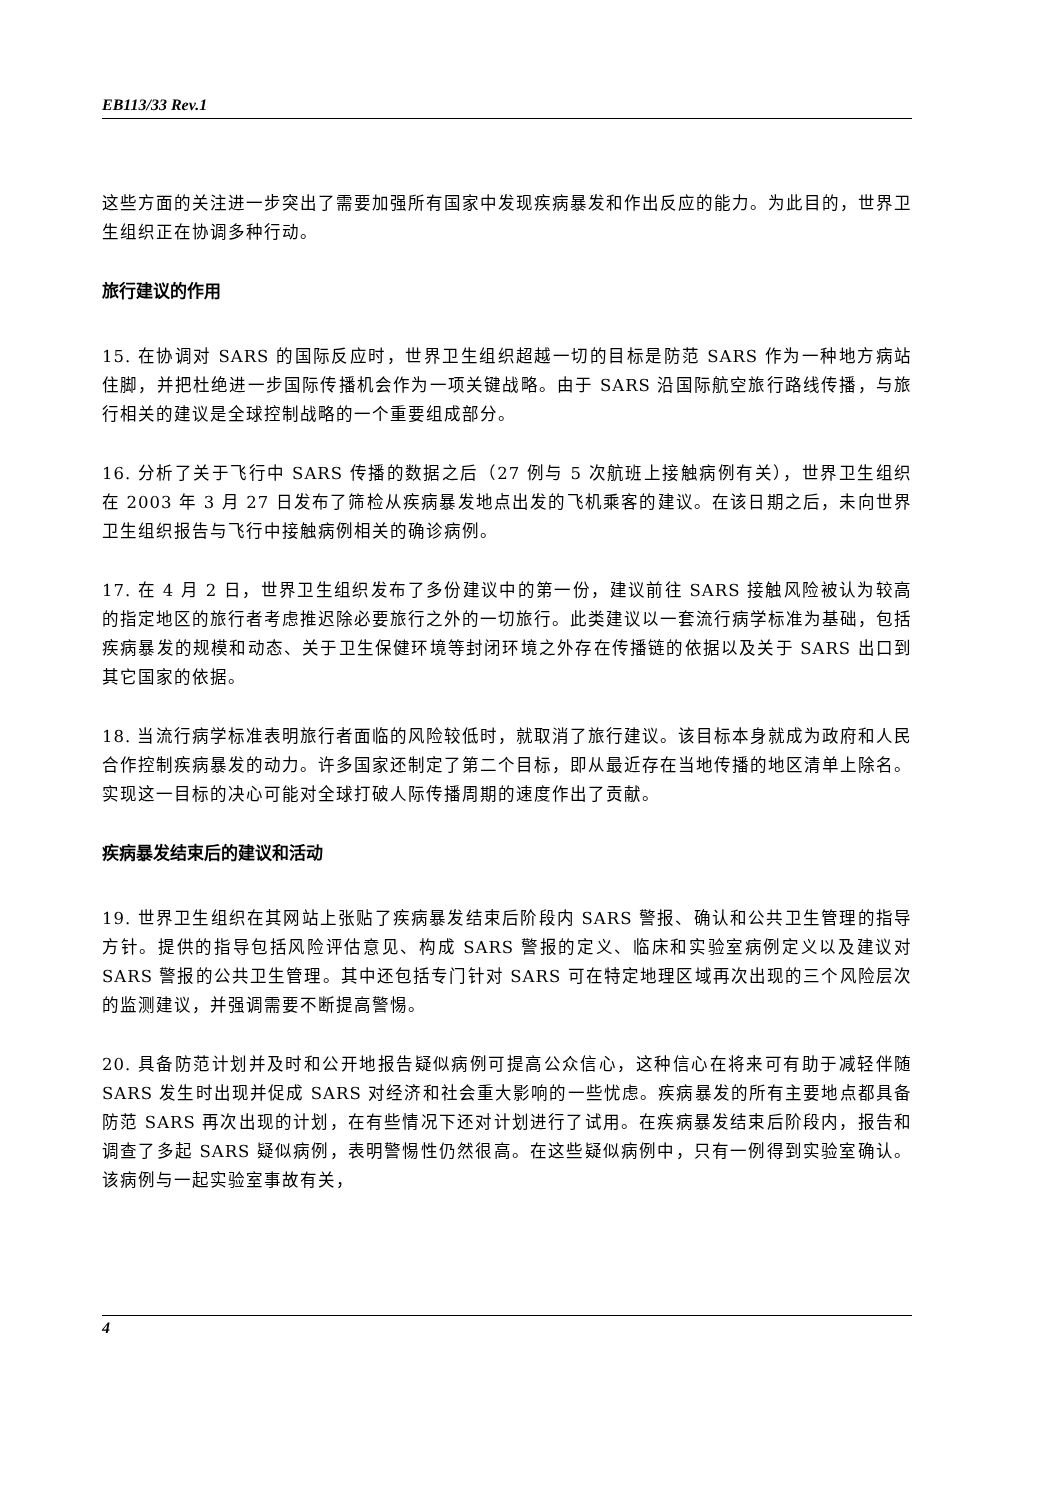EB113/33 Rev.1
这些方面的关注进一步突出了需要加强所有国家中发现疾病暴发和作出反应的能力。为此目的，世界卫生组织正在协调多种行动。
旅行建议的作用
15. 在协调对 SARS 的国际反应时，世界卫生组织超越一切的目标是防范 SARS 作为一种地方病站住脚，并把杜绝进一步国际传播机会作为一项关键战略。由于 SARS 沿国际航空旅行路线传播，与旅行相关的建议是全球控制战略的一个重要组成部分。
16. 分析了关于飞行中 SARS 传播的数据之后（27 例与 5 次航班上接触病例有关），世界卫生组织在 2003 年 3 月 27 日发布了筛检从疾病暴发地点出发的飞机乘客的建议。在该日期之后，未向世界卫生组织报告与飞行中接触病例相关的确诊病例。
17. 在 4 月 2 日，世界卫生组织发布了多份建议中的第一份，建议前往 SARS 接触风险被认为较高的指定地区的旅行者考虑推迟除必要旅行之外的一切旅行。此类建议以一套流行病学标准为基础，包括疾病暴发的规模和动态、关于卫生保健环境等封闭环境之外存在传播链的依据以及关于 SARS 出口到其它国家的依据。
18. 当流行病学标准表明旅行者面临的风险较低时，就取消了旅行建议。该目标本身就成为政府和人民合作控制疾病暴发的动力。许多国家还制定了第二个目标，即从最近存在当地传播的地区清单上除名。实现这一目标的决心可能对全球打破人际传播周期的速度作出了贡献。
疾病暴发结束后的建议和活动
19. 世界卫生组织在其网站上张贴了疾病暴发结束后阶段内 SARS 警报、确认和公共卫生管理的指导方针。提供的指导包括风险评估意见、构成 SARS 警报的定义、临床和实验室病例定义以及建议对 SARS 警报的公共卫生管理。其中还包括专门针对 SARS 可在特定地理区域再次出现的三个风险层次的监测建议，并强调需要不断提高警惕。
20. 具备防范计划并及时和公开地报告疑似病例可提高公众信心，这种信心在将来可有助于减轻伴随 SARS 发生时出现并促成 SARS 对经济和社会重大影响的一些忧虑。疾病暴发的所有主要地点都具备防范 SARS 再次出现的计划，在有些情况下还对计划进行了试用。在疾病暴发结束后阶段内，报告和调查了多起 SARS 疑似病例，表明警惕性仍然很高。在这些疑似病例中，只有一例得到实验室确认。该病例与一起实验室事故有关，
4